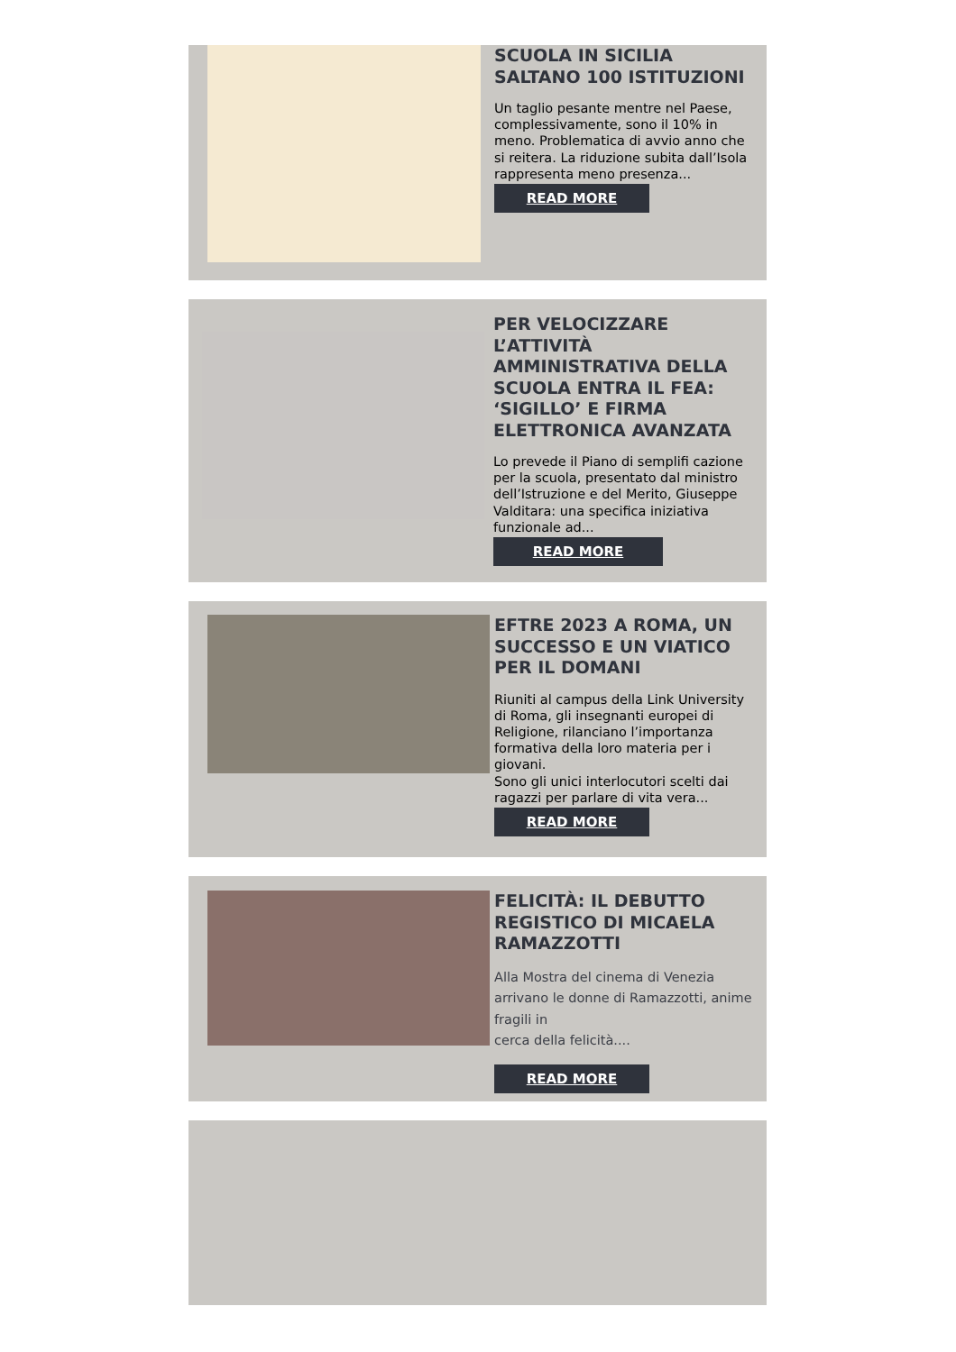SCUOLA IN SICILIA SALTANO 100 ISTITUZIONI
Un taglio pesante mentre nel Paese, complessivamente, sono il 10% in meno. Problematica di avvio anno che si reitera. La riduzione subita dall’Isola rappresenta meno presenza...
READ MORE
PER VELOCIZZARE L’ATTIVITÀ AMMINISTRATIVA DELLA SCUOLA ENTRA IL FEA: ‘SIGILLO’ E FIRMA ELETTRONICA AVANZATA
Lo prevede il Piano di semplifi cazione per la scuola, presentato dal ministro dell’Istruzione e del Merito, Giuseppe Valditara: una specifica iniziativa funzionale ad...
READ MORE
EFTRE 2023 A ROMA, UN SUCCESSO E UN VIATICO PER IL DOMANI
Riuniti al campus della Link University di Roma, gli insegnanti europei di Religione, rilanciano l’importanza formativa della loro materia per i giovani.
Sono gli unici interlocutori scelti dai ragazzi per parlare di vita vera...
READ MORE
FELICITÀ: IL DEBUTTO REGISTICO DI MICAELA RAMAZZOTTI
Alla Mostra del cinema di Venezia arrivano le donne di Ramazzotti, anime fragili in
cerca della felicità....
READ MORE